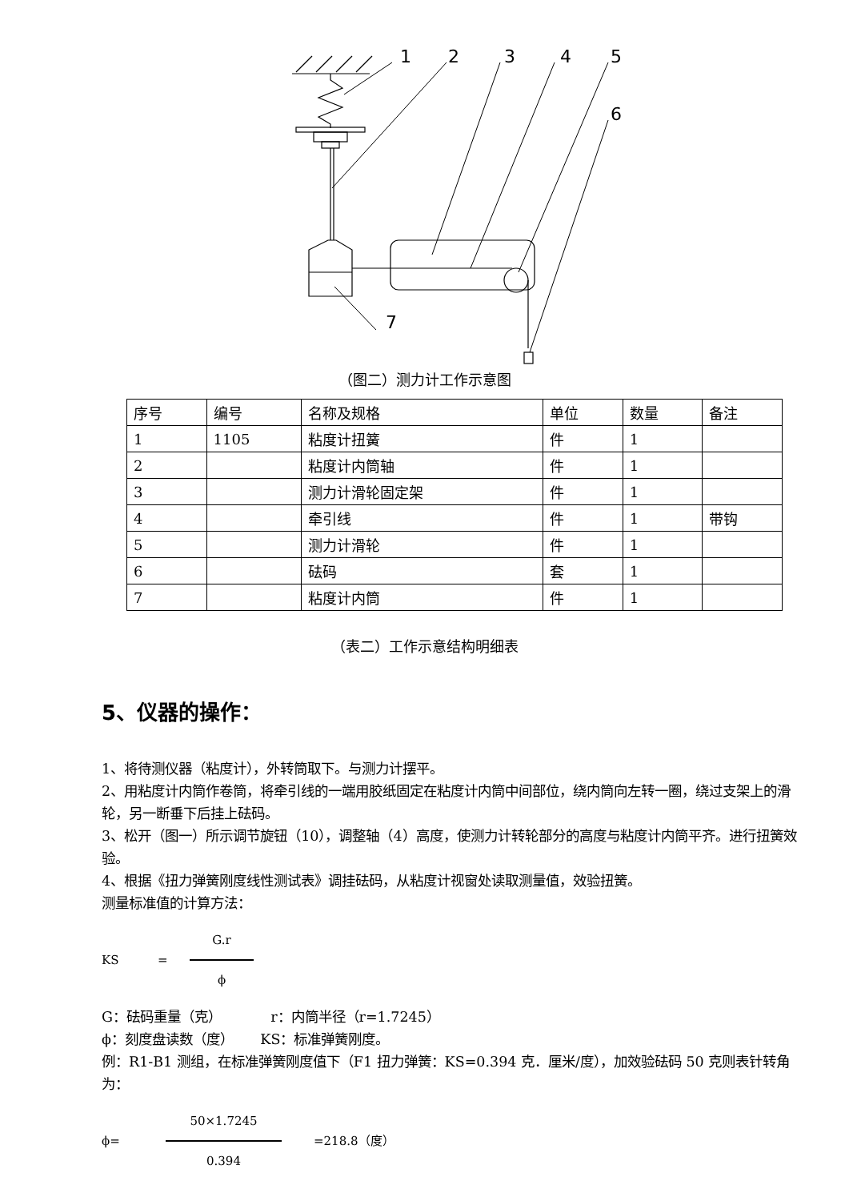1
2
3
4
5
6
7
（图二）测力计工作示意图
| 序号 | 编号 | 名称及规格 | 单位 | 数量 | 备注 |
| 1 | 1105 | 粘度计扭簧 | 件 | 1 | |
| 2 | | 粘度计内筒轴 | 件 | 1 | |
| 3 | | 测力计滑轮固定架 | 件 | 1 | |
| 4 | | 牵引线 | 件 | 1 | 带钩 |
| 5 | | 测力计滑轮 | 件 | 1 | |
| 6 | | 砝码 | 套 | 1 | |
| 7 | | 粘度计内筒 | 件 | 1 | |
（表二）工作示意结构明细表
5、仪器的操作：
1、将待测仪器（粘度计），外转筒取下。与测力计摆平。
2、用粘度计内筒作卷筒，将牵引线的一端用胶纸固定在粘度计内筒中间部位，绕内筒向左转一圈，绕过支架上的滑轮，另一断垂下后挂上砝码。
3、松开（图一）所示调节旋钮（10），调整轴（4）高度，使测力计转轮部分的高度与粘度计内筒平齐。进行扭簧效验。
4、根据《扭力弹簧刚度线性测试表》调挂砝码，从粘度计视窗处读取测量值，效验扭簧。
测量标准值的计算方法：
KS = G.r
ϕ
G：砝码重量（克） r：内筒半径（r=1.7245）
ϕ：刻度盘读数（度） KS：标准弹簧刚度。
例：R1-B1 测组，在标准弹簧刚度值下（F1 扭力弹簧：KS=0.394 克．厘米/度），加效验砝码 50 克则表针转角为：
ϕ= 50×1.7245
0.394 =218.8（度）